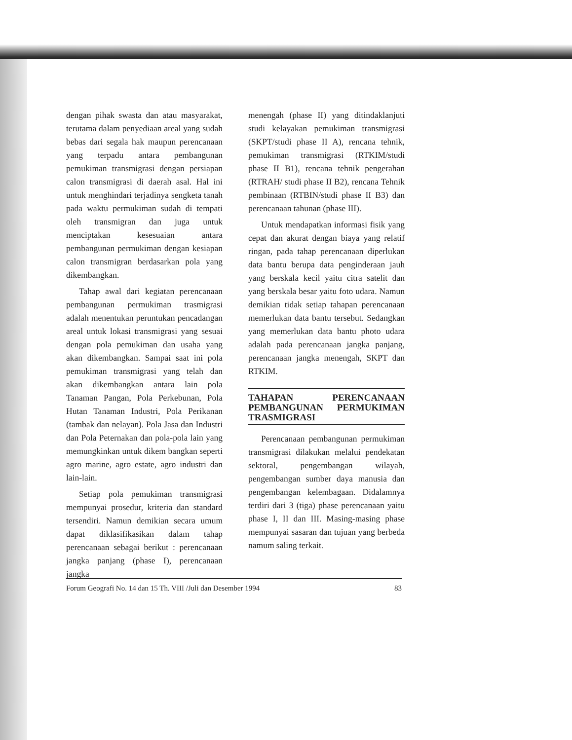dengan pihak swasta dan atau masyarakat, terutama dalam penyediaan areal yang sudah bebas dari segala hak maupun perencanaan yang terpadu antara pembangunan pemukiman transmigrasi dengan persiapan calon transmigrasi di daerah asal. Hal ini untuk menghindari terjadinya sengketa tanah pada waktu permukiman sudah di tempati oleh transmigran dan juga untuk menciptakan kesesuaian antara pembangunan permukiman dengan kesiapan calon transmigran berdasarkan pola yang dikembangkan.
Tahap awal dari kegiatan perencanaan pembangunan permukiman trasmigrasi adalah menentukan peruntukan pencadangan areal untuk lokasi transmigrasi yang sesuai dengan pola pemukiman dan usaha yang akan dikembangkan. Sampai saat ini pola pemukiman transmigrasi yang telah dan akan dikembangkan antara lain pola Tanaman Pangan, Pola Perkebunan, Pola Hutan Tanaman Industri, Pola Perikanan (tambak dan nelayan). Pola Jasa dan Industri dan Pola Peternakan dan pola-pola lain yang memungkinkan untuk dikem bangkan seperti agro marine, agro estate, agro industri dan lain-lain.
Setiap pola pemukiman transmigrasi mempunyai prosedur, kriteria dan standard tersendiri. Namun demikian secara umum dapat diklasifikasikan dalam tahap perencanaan sebagai berikut : perencanaan jangka panjang (phase I), perencanaan jangka
menengah (phase II) yang ditindaklanjuti studi kelayakan pemukiman transmigrasi (SKPT/studi phase II A), rencana tehnik, pemukiman transmigrasi (RTKIM/studi phase II B1), rencana tehnik pengerahan (RTRAH/ studi phase II B2), rencana Tehnik pembinaan (RTBIN/studi phase II B3) dan perencanaan tahunan (phase III).
Untuk mendapatkan informasi fisik yang cepat dan akurat dengan biaya yang relatif ringan, pada tahap perencanaan diperlukan data bantu berupa data penginderaan jauh yang berskala kecil yaitu citra satelit dan yang berskala besar yaitu foto udara. Namun demikian tidak setiap tahapan perencanaan memerlukan data bantu tersebut. Sedangkan yang memerlukan data bantu photo udara adalah pada perencanaan jangka panjang, perencanaan jangka menengah, SKPT dan RTKIM.
TAHAPAN PERENCANAAN PEMBANGUNAN PERMUKIMAN TRASMIGRASI
Perencanaan pembangunan permukiman transmigrasi dilakukan melalui pendekatan sektoral, pengembangan wilayah, pengembangan sumber daya manusia dan pengembangan kelembagaan. Didalamnya terdiri dari 3 (tiga) phase perencanaan yaitu phase I, II dan III. Masing-masing phase mempunyai sasaran dan tujuan yang berbeda namum saling terkait.
Forum Geografi No. 14 dan 15 Th. VIII /Juli dan Desember 1994 83